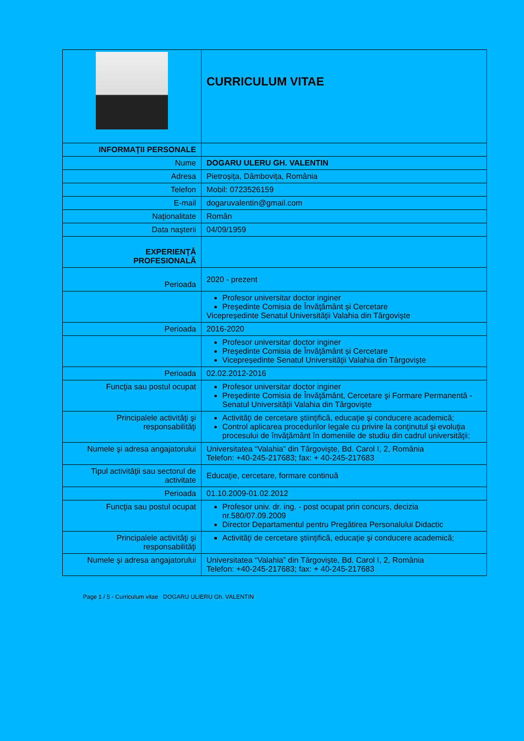| | CURRICULUM VITAE |
| INFORMAŢII PERSONALE | |
| Nume | DOGARU ULERU GH. VALENTIN |
| Adresa | Pietroșița, Dâmbovița, România |
| Telefon | Mobil: 0723526159 |
| E-mail | dogaruvalentin@gmail.com |
| Naţionalitate | Român |
| Data naşterii | 04/09/1959 |
| EXPERIENŢĂ PROFESIONALĂ | |
| Perioada | 2020 - prezent |
| | Profesor universitar doctor inginer Preşedinte Comisia de Învăţământ și Cercetare Vicepreședinte Senatul Universităţii Valahia din Târgovişte |
| Perioada | 2016-2020 |
| | Profesor universitar doctor inginer Preşedinte Comisia de Învăţământ și Cercetare Vicepreședinte Senatul Universităţii Valahia din Târgovişte |
| Perioada | 02.02.2012-2016 |
| Funcţia sau postul ocupat | Profesor universitar doctor inginer Preşedinte Comisia de Învăţământ, Cercetare şi Formare Permanentă - Senatul Universităţii Valahia din Târgovişte |
| Principalele activităţi şi responsabilităţi | Activităţi de cercetare ştiinţifică, educaţie şi conducere academică; Control aplicarea procedurilor legale cu privire la conţinutul şi evoluţia procesului de învăţământ în domeniile de studiu din cadrul universităţii; |
| Numele şi adresa angajatorului | Universitatea “Valahia” din Târgovişte, Bd. Carol I, 2, România Telefon: +40-245-217683; fax: + 40-245-217683 |
| Tipul activităţii sau sectorul de activitate | Educaţie, cercetare, formare continuă |
| Perioada | 01.10.2009-01.02.2012 |
| Funcţia sau postul ocupat | Profesor univ. dr. ing. - post ocupat prin concurs, decizia nr.580/07.09.2009 Director Departamentul pentru Pregătirea Personalului Didactic |
| Principalele activităţi şi responsabilităţi | Activităţi de cercetare ştiinţifică, educaţie şi conducere academică; |
| Numele şi adresa angajatorului | Universitatea “Valahia” din Târgovişte, Bd. Carol I, 2, România Telefon: +40-245-217683; fax: + 40-245-217683 |
Page 1 / 5 - Curriculum vitae DOGARU ULIERU Gh. VALENTIN